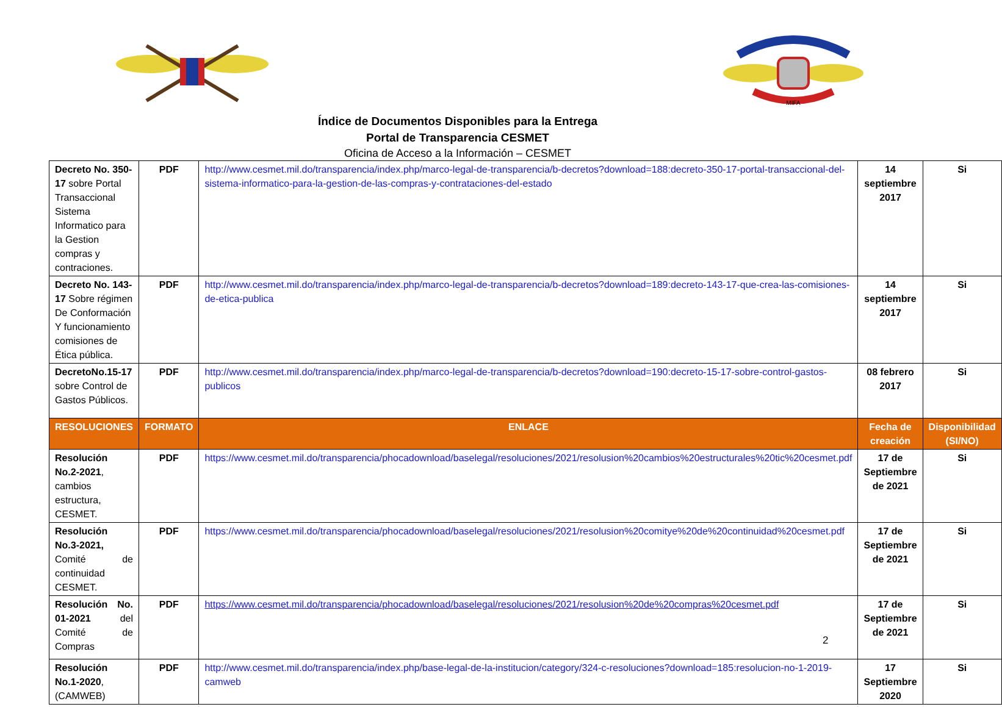MIFA
Índice de Documentos Disponibles para la Entrega
Portal de Transparencia CESMET
Oficina de Acceso a la Información – CESMET
| Decreto No. 350-17 sobre Portal Transaccional Sistema Informatico para la Gestion compras y contraciones. | PDF | http://www.cesmet.mil.do/transparencia/index.php/marco-legal-de-transparencia/b-decretos?download=188:decreto-350-17-portal-transaccional-del-sistema-informatico-para-la-gestion-de-las-compras-y-contrataciones-del-estado | 14 septiembre 2017 | Si |
| Decreto No. 143-17 Sobre régimen De Conformación Y funcionamiento comisiones de Ética pública. | PDF | http://www.cesmet.mil.do/transparencia/index.php/marco-legal-de-transparencia/b-decretos?download=189:decreto-143-17-que-crea-las-comisiones-de-etica-publica | 14 septiembre 2017 | Si |
| DecretoNo.15-17 sobre Control de Gastos Públicos. | PDF | http://www.cesmet.mil.do/transparencia/index.php/marco-legal-de-transparencia/b-decretos?download=190:decreto-15-17-sobre-control-gastos-publicos | 08 febrero 2017 | Si |
| RESOLUCIONES | FORMATO | ENLACE | Fecha de creación | Disponibilidad (SI/NO) |
| Resolución No.2-2021 , cambios estructura, CESMET. | PDF | https://www.cesmet.mil.do/transparencia/phocadownload/baselegal/resoluciones/2021/resolusion%20cambios%20estructurales%20tic%20cesmet.pdf | 17 de Septiembre de 2021 | Si |
| Resolución No.3-2021, Comité de continuidad CESMET. | PDF | https://www.cesmet.mil.do/transparencia/phocadownload/baselegal/resoluciones/2021/resolusion%20comitye%20de%20continuidad%20cesmet.pdf | 17 de Septiembre de 2021 | Si |
| Resolución No. 01-2021 del Comité de Compras | PDF | https://www.cesmet.mil.do/transparencia/phocadownload/baselegal/resoluciones/2021/resolusion%20de%20compras%20cesmet.pdf | 17 de Septiembre de 2021 | Si |
| Resolución No.1-2020 , (CAMWEB) | PDF | http://www.cesmet.mil.do/transparencia/index.php/base-legal-de-la-institucion/category/324-c-resoluciones?download=185:resolucion-no-1-2019-camweb | 17 Septiembre 2020 | Si |
2